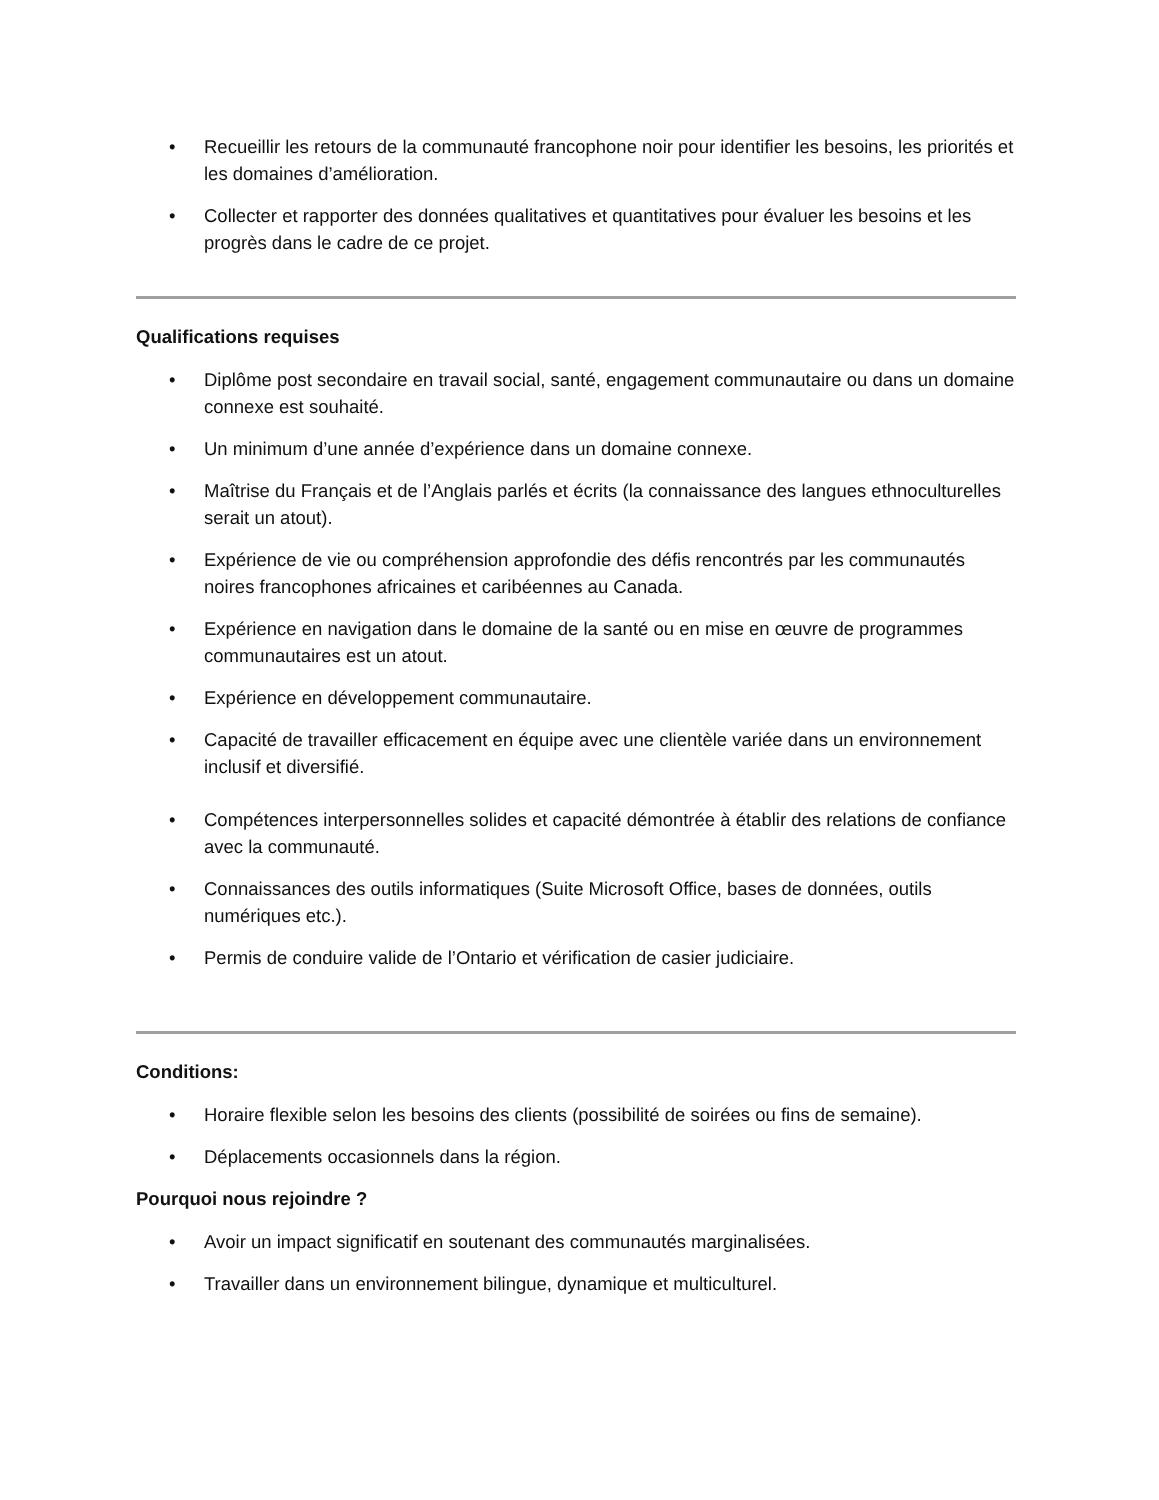• Recueillir les retours de la communauté francophone noir pour identifier les besoins, les priorités et les domaines d’amélioration.
• Collecter et rapporter des données qualitatives et quantitatives pour évaluer les besoins et les progrès dans le cadre de ce projet.
Qualifications requises
• Diplôme post secondaire en travail social, santé, engagement communautaire ou dans un domaine connexe est souhaité.
• Un minimum d’une année d’expérience dans un domaine connexe.
• Maîtrise du Français et de l’Anglais parlés et écrits (la connaissance des langues ethnoculturelles serait un atout).
• Expérience de vie ou compréhension approfondie des défis rencontrés par les communautés noires francophones africaines et caribéennes au Canada.
• Expérience en navigation dans le domaine de la santé ou en mise en œuvre de programmes communautaires est un atout.
• Expérience en développement communautaire.
• Capacité de travailler efficacement en équipe avec une clientèle variée dans un environnement inclusif et diversifié.
• Compétences interpersonnelles solides et capacité démontrée à établir des relations de confiance avec la communauté.
• Connaissances des outils informatiques (Suite Microsoft Office, bases de données, outils numériques etc.).
• Permis de conduire valide de l’Ontario et vérification de casier judiciaire.
Conditions:
• Horaire flexible selon les besoins des clients (possibilité de soirées ou fins de semaine).
• Déplacements occasionnels dans la région.
Pourquoi nous rejoindre ?
• Avoir un impact significatif en soutenant des communautés marginalisées.
• Travailler dans un environnement bilingue, dynamique et multiculturel.